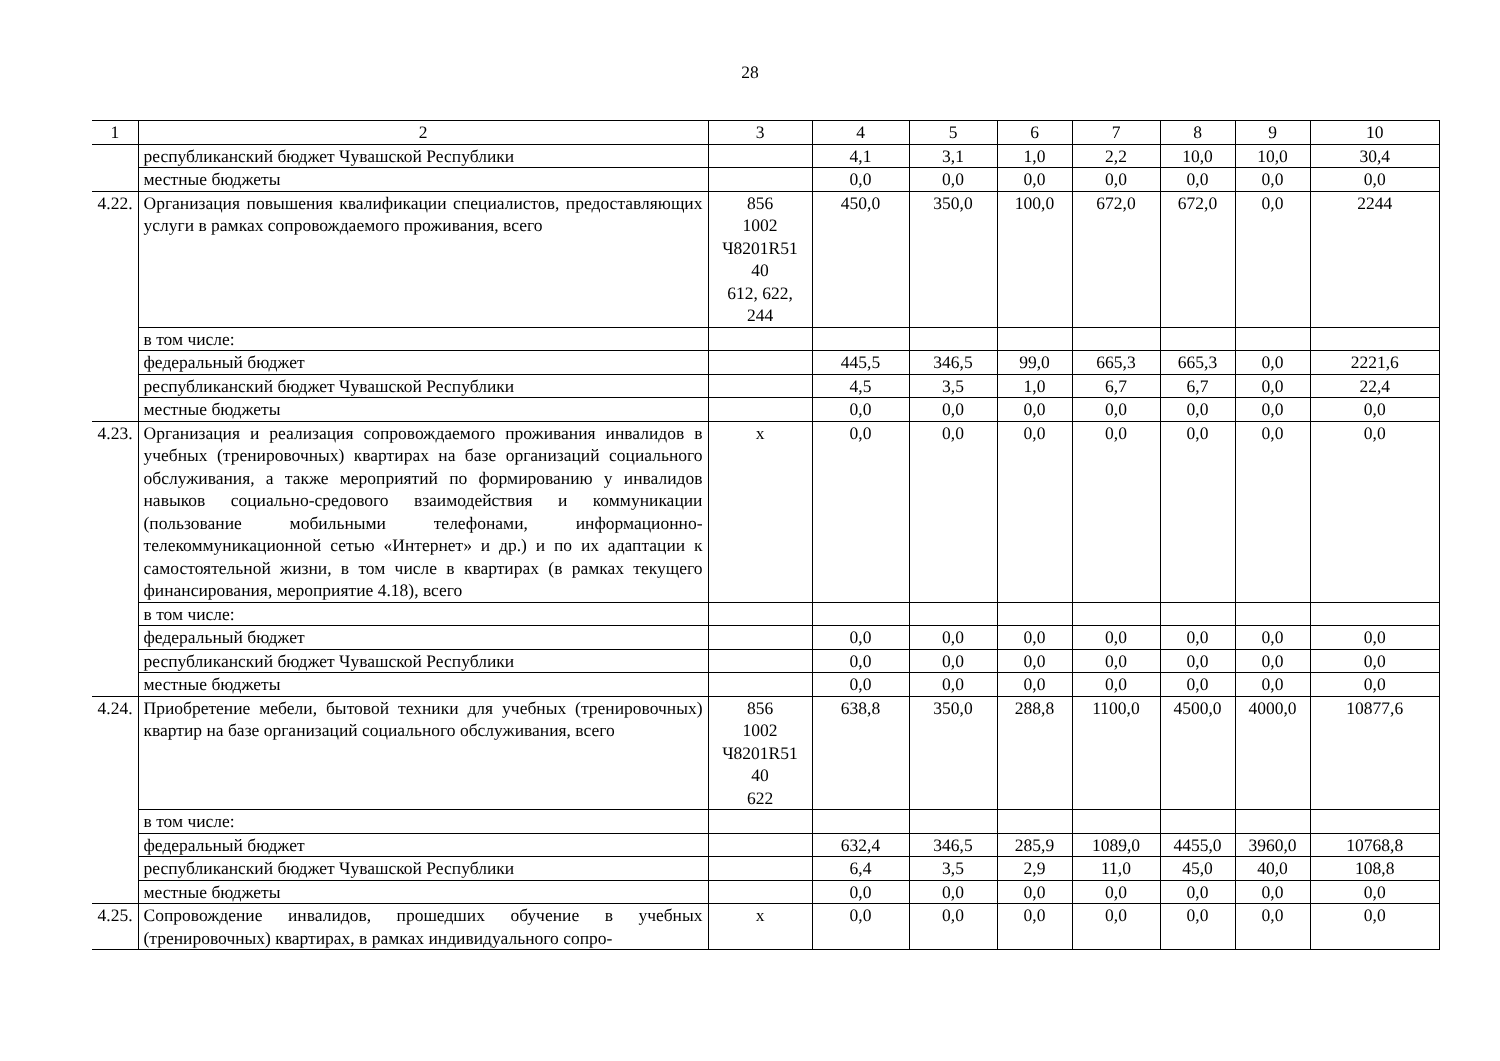28
| 1 | 2 | 3 | 4 | 5 | 6 | 7 | 8 | 9 | 10 |
| | республиканский бюджет Чувашской Республики | | 4,1 | 3,1 | 1,0 | 2,2 | 10,0 | 10,0 | 30,4 |
| | местные бюджеты | | 0,0 | 0,0 | 0,0 | 0,0 | 0,0 | 0,0 | 0,0 |
| 4.22. | Организация повышения квалификации специалистов, предоставляющих услуги в рамках сопровождаемого проживания, всего | 856 1002 Ч8201R51 40 612, 622, 244 | 450,0 | 350,0 | 100,0 | 672,0 | 672,0 | 0,0 | 2244 |
| | в том числе: | | | | | | | | |
| | федеральный бюджет | | 445,5 | 346,5 | 99,0 | 665,3 | 665,3 | 0,0 | 2221,6 |
| | республиканский бюджет Чувашской Республики | | 4,5 | 3,5 | 1,0 | 6,7 | 6,7 | 0,0 | 22,4 |
| | местные бюджеты | | 0,0 | 0,0 | 0,0 | 0,0 | 0,0 | 0,0 | 0,0 |
| 4.23. | Организация и реализация сопровождаемого проживания инвалидов в учебных (тренировочных) квартирах на базе организаций социального обслуживания, а также мероприятий по формированию у инвалидов навыков социально-средового взаимодействия и коммуникации (пользование мобильными телефонами, информационно-телекоммуникационной сетью «Интернет» и др.) и по их адаптации к самостоятельной жизни, в том числе в квартирах (в рамках текущего финансирования, мероприятие 4.18), всего | х | 0,0 | 0,0 | 0,0 | 0,0 | 0,0 | 0,0 | 0,0 |
| | в том числе: | | | | | | | | |
| | федеральный бюджет | | 0,0 | 0,0 | 0,0 | 0,0 | 0,0 | 0,0 | 0,0 |
| | республиканский бюджет Чувашской Республики | | 0,0 | 0,0 | 0,0 | 0,0 | 0,0 | 0,0 | 0,0 |
| | местные бюджеты | | 0,0 | 0,0 | 0,0 | 0,0 | 0,0 | 0,0 | 0,0 |
| 4.24. | Приобретение мебели, бытовой техники для учебных (тренировочных) квартир на базе организаций социального обслуживания, всего | 856 1002 Ч8201R51 40 622 | 638,8 | 350,0 | 288,8 | 1100,0 | 4500,0 | 4000,0 | 10877,6 |
| | в том числе: | | | | | | | | |
| | федеральный бюджет | | 632,4 | 346,5 | 285,9 | 1089,0 | 4455,0 | 3960,0 | 10768,8 |
| | республиканский бюджет Чувашской Республики | | 6,4 | 3,5 | 2,9 | 11,0 | 45,0 | 40,0 | 108,8 |
| | местные бюджеты | | 0,0 | 0,0 | 0,0 | 0,0 | 0,0 | 0,0 | 0,0 |
| 4.25. | Сопровождение инвалидов, прошедших обучение в учебных (тренировочных) квартирах, в рамках индивидуального сопро- | х | 0,0 | 0,0 | 0,0 | 0,0 | 0,0 | 0,0 | 0,0 |